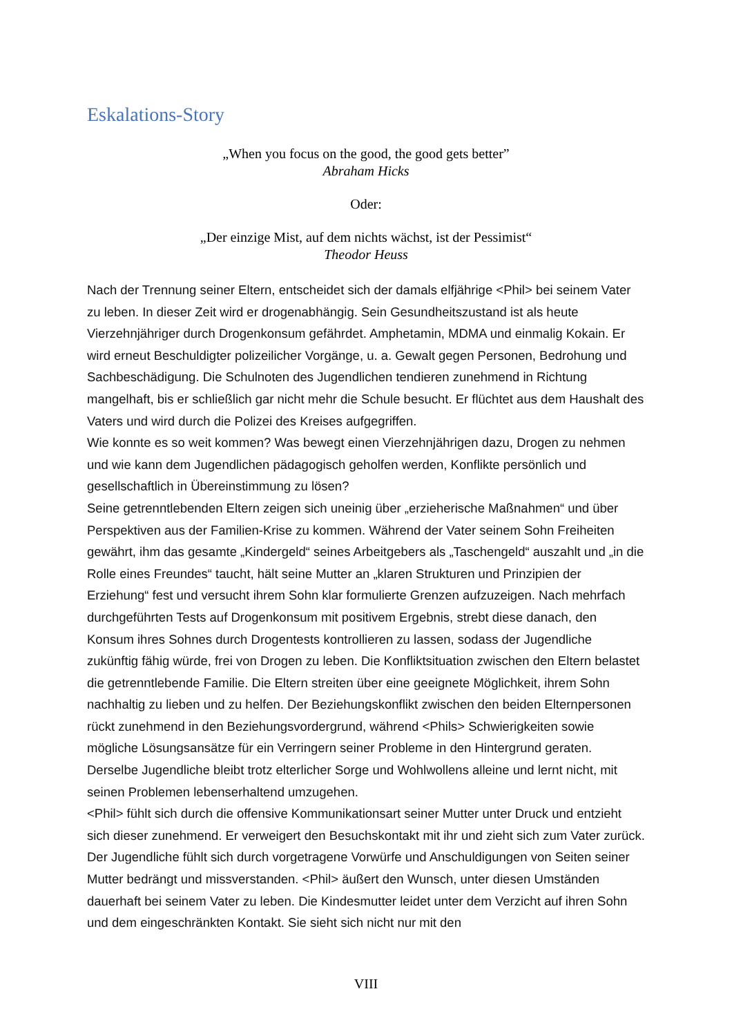Eskalations-Story
„When you focus on the good, the good gets better”
Abraham Hicks
Oder:
„Der einzige Mist, auf dem nichts wächst, ist der Pessimist“Theodor Heuss
Nach der Trennung seiner Eltern, entscheidet sich der damals elfjährige <Phil> bei seinem Vater zu leben. In dieser Zeit wird er drogenabhängig. Sein Gesundheitszustand ist als heute Vierzehnjähriger durch Drogenkonsum gefährdet. Amphetamin, MDMA und einmalig Kokain. Er wird erneut Beschuldigter polizeilicher Vorgänge, u. a. Gewalt gegen Personen, Bedrohung und Sachbeschädigung. Die Schulnoten des Jugendlichen tendieren zunehmend in Richtung mangelhaft, bis er schließlich gar nicht mehr die Schule besucht. Er flüchtet aus dem Haushalt des Vaters und wird durch die Polizei des Kreises aufgegriffen.
Wie konnte es so weit kommen? Was bewegt einen Vierzehnjährigen dazu, Drogen zu nehmen und wie kann dem Jugendlichen pädagogisch geholfen werden, Konflikte persönlich und gesellschaftlich in Übereinstimmung zu lösen?
Seine getrenntlebenden Eltern zeigen sich uneinig über „erzieherische Maßnahmen“ und über Perspektiven aus der Familien-Krise zu kommen. Während der Vater seinem Sohn Freiheiten gewährt, ihm das gesamte „Kindergeld“ seines Arbeitgebers als „Taschengeld“ auszahlt und „in die Rolle eines Freundes“ taucht, hält seine Mutter an „klaren Strukturen und Prinzipien der Erziehung“ fest und versucht ihrem Sohn klar formulierte Grenzen aufzuzeigen. Nach mehrfach durchgeführten Tests auf Drogenkonsum mit positivem Ergebnis, strebt diese danach, den Konsum ihres Sohnes durch Drogentests kontrollieren zu lassen, sodass der Jugendliche zukünftig fähig würde, frei von Drogen zu leben. Die Konfliktsituation zwischen den Eltern belastet die getrenntlebende Familie. Die Eltern streiten über eine geeignete Möglichkeit, ihrem Sohn nachhaltig zu lieben und zu helfen. Der Beziehungskonflikt zwischen den beiden Elternpersonen rückt zunehmend in den Beziehungsvordergrund, während <Phils> Schwierigkeiten sowie mögliche Lösungsansätze für ein Verringern seiner Probleme in den Hintergrund geraten. Derselbe Jugendliche bleibt trotz elterlicher Sorge und Wohlwollens alleine und lernt nicht, mit seinen Problemen lebenserhaltend umzugehen.
<Phil> fühlt sich durch die offensive Kommunikationsart seiner Mutter unter Druck und entzieht sich dieser zunehmend. Er verweigert den Besuchskontakt mit ihr und zieht sich zum Vater zurück. Der Jugendliche fühlt sich durch vorgetragene Vorwürfe und Anschuldigungen von Seiten seiner Mutter bedrängt und missverstanden. <Phil> äußert den Wunsch, unter diesen Umständen dauerhaft bei seinem Vater zu leben. Die Kindesmutter leidet unter dem Verzicht auf ihren Sohn und dem eingeschränkten Kontakt. Sie sieht sich nicht nur mit den
VIII